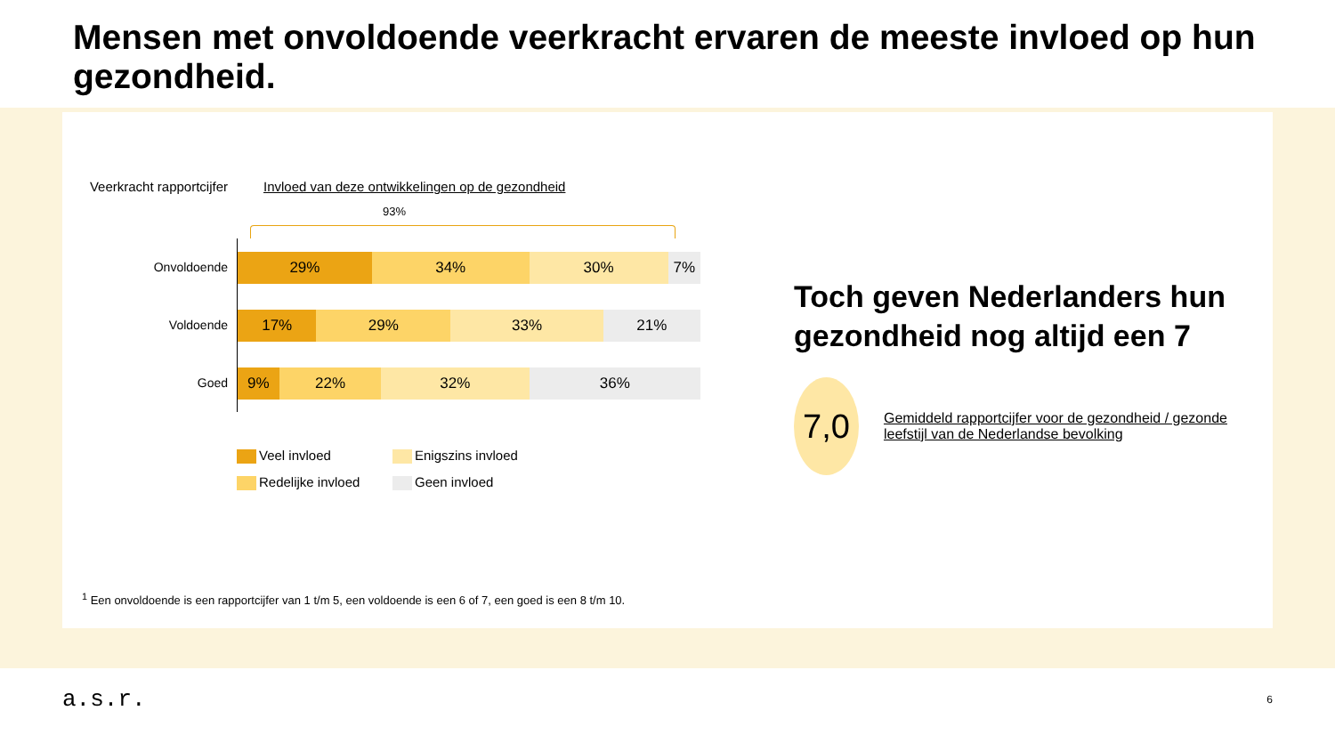Mensen met onvoldoende veerkracht ervaren de meeste invloed op hun gezondheid.
Veerkracht rapportcijfer
Invloed van deze ontwikkelingen op de gezondheid
93%
Onvoldoende
29% 34% 30% 7%
Voldoende
17% 29% 33% 21%
Goed
9% 22% 32% 36%
Veel invloed
Enigszins invloed
Redelijke invloed
Geen invloed
Toch geven Nederlanders hun gezondheid nog altijd een 7
7,0
Gemiddeld rapportcijfer voor de gezondheid / gezonde leefstijl van de Nederlandse bevolking
<sup>1</sup> Een onvoldoende is een rapportcijfer van 1 t/m 5, een voldoende is een 6 of 7, een goed is een 8 t/m 10.
a.s.r.
6